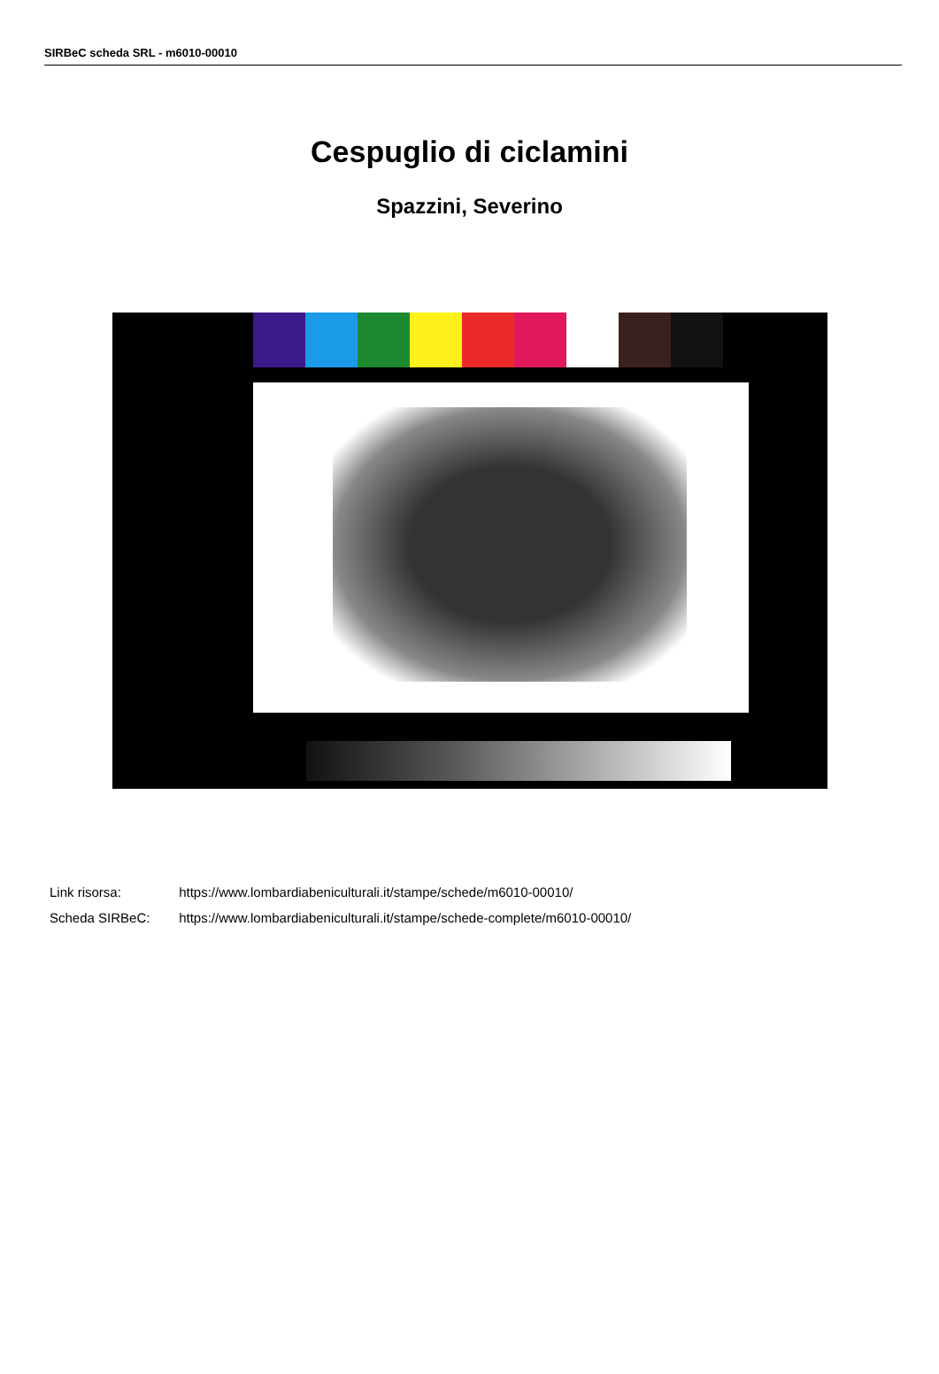SIRBeC scheda SRL - m6010-00010
Cespuglio di ciclamini
Spazzini, Severino
Link risorsa: https://www.lombardiabeniculturali.it/stampe/schede/m6010-00010/
Scheda SIRBeC: https://www.lombardiabeniculturali.it/stampe/schede-complete/m6010-00010/